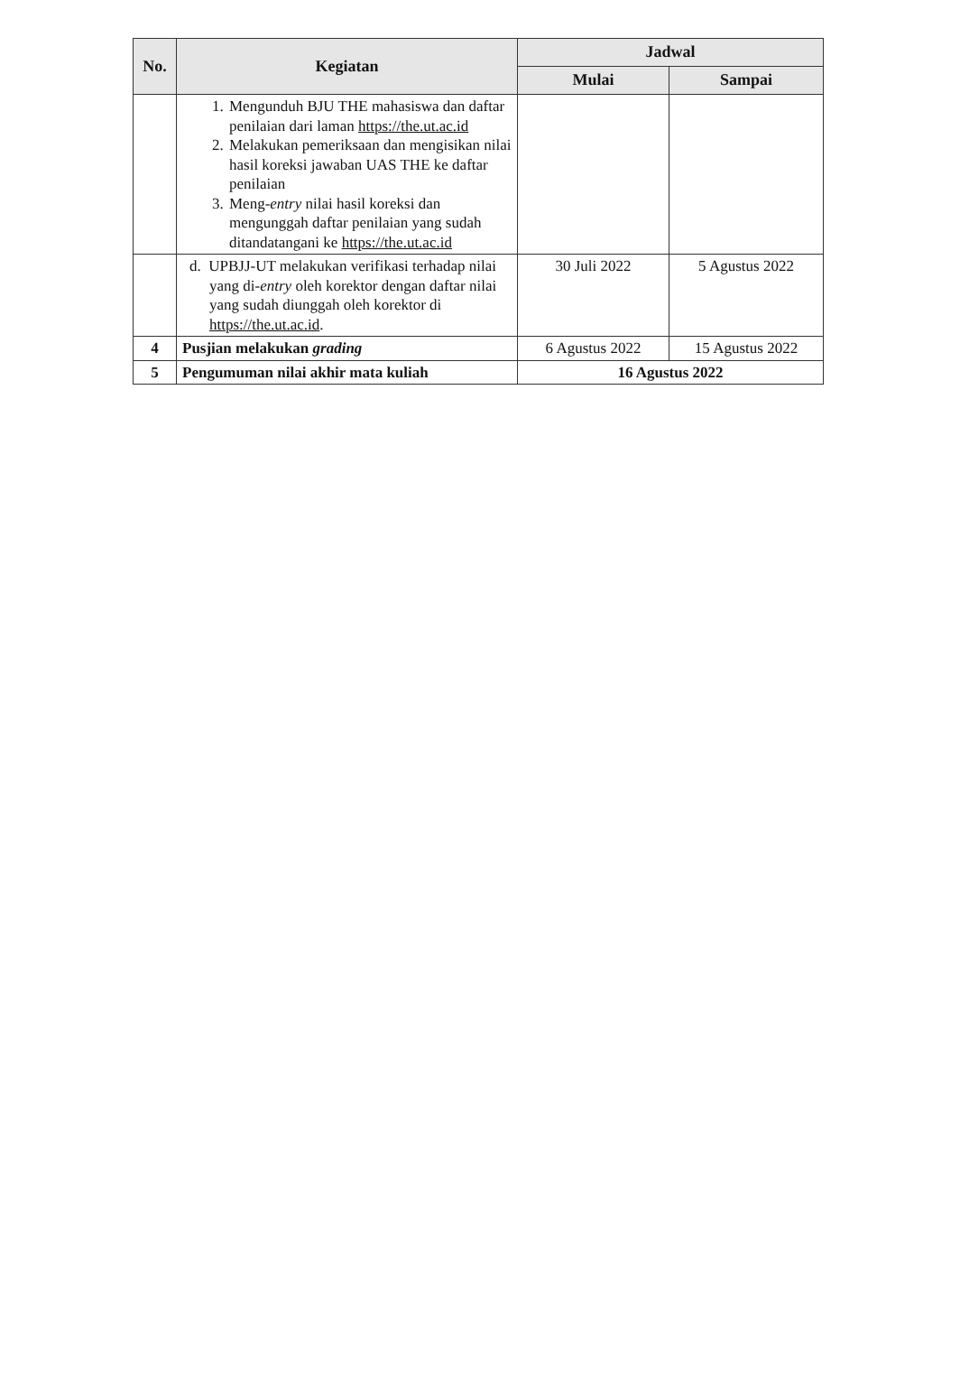| No. | Kegiatan | Jadwal | |
| --- | --- | --- | --- |
| | | Mulai | Sampai |
| | 1. Mengunduh BJU THE mahasiswa dan daftar penilaian dari laman https://the.ut.ac.id 2. Melakukan pemeriksaan dan mengisikan nilai hasil koreksi jawaban UAS THE ke daftar penilaian 3. Meng- entry nilai hasil koreksi dan mengunggah daftar penilaian yang sudah ditandatangani ke https://the.ut.ac.id | | |
| | d. UPBJJ-UT melakukan verifikasi terhadap nilai yang di- entry oleh korektor dengan daftar nilai yang sudah diunggah oleh korektor di https://the.ut.ac.id . | 30 Juli 2022 | 5 Agustus 2022 |
| 4 | Pusjian melakukan grading | 6 Agustus 2022 | 15 Agustus 2022 |
| 5 | Pengumuman nilai akhir mata kuliah | 16 Agustus 2022 | |